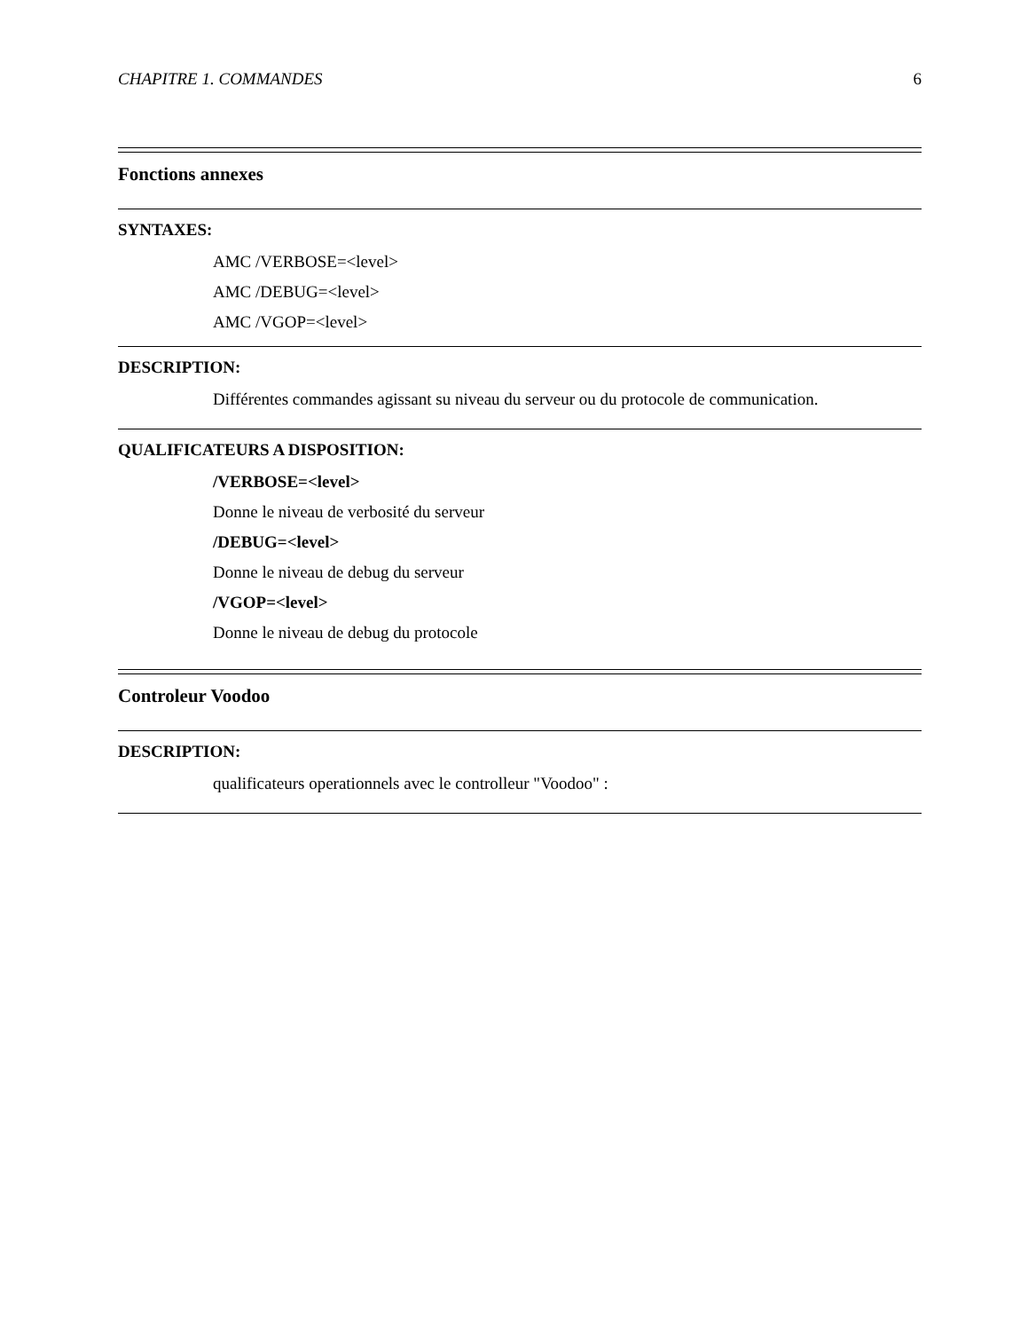CHAPITRE 1. COMMANDES 6
Fonctions annexes
SYNTAXES:
AMC /VERBOSE=<level>
AMC /DEBUG=<level>
AMC /VGOP=<level>
DESCRIPTION:
Différentes commandes agissant su niveau du serveur ou du protocole de communication.
QUALIFICATEURS A DISPOSITION:
/VERBOSE=<level>
Donne le niveau de verbosité du serveur
/DEBUG=<level>
Donne le niveau de debug du serveur
/VGOP=<level>
Donne le niveau de debug du protocole
Controleur Voodoo
DESCRIPTION:
qualificateurs operationnels avec le controlleur "Voodoo" :